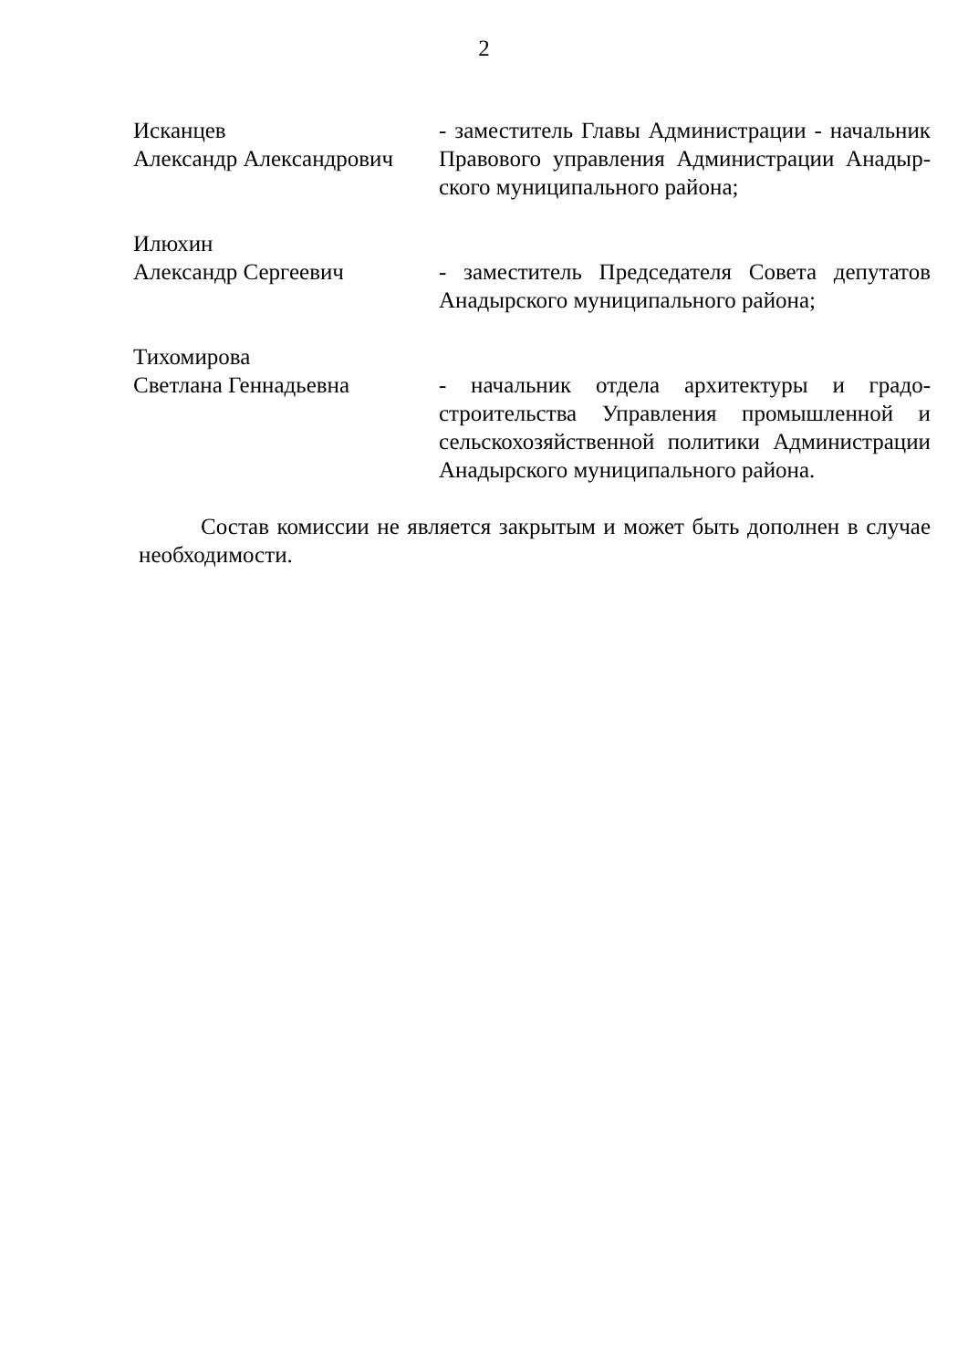2
Исканцев
Александр Александрович
- заместитель Главы Администрации - начальник Правового управления Администрации Анадыр­ского муниципального района;
Илюхин
Александр Сергеевич
- заместитель Председателя Совета депутатов Анадырского муниципального района;
Тихомирова
Светлана Геннадьевна
- начальник отдела архитектуры и градо­строительства Управления промышленной и сельскохозяйственной политики Администрации Анадырского муниципального района.
Состав комиссии не является закрытым и может быть дополнен в случае необходимости.